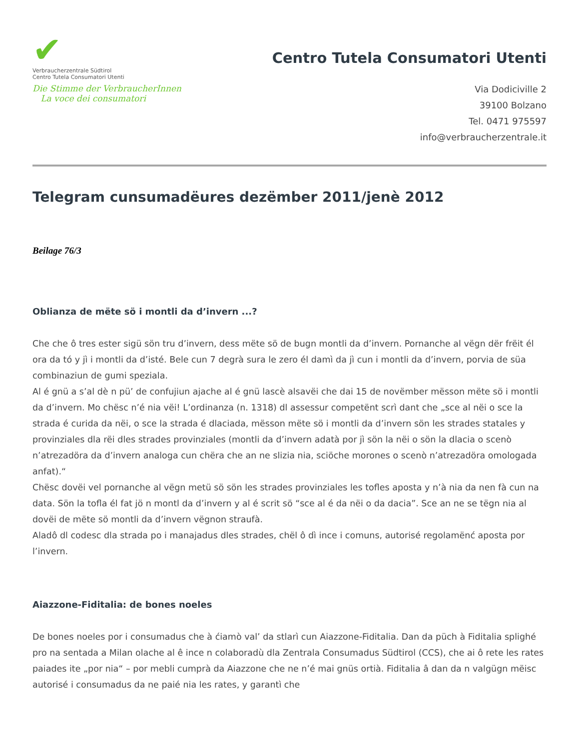✔
Verbraucherzentrale Südtirol
Centro Tutela Consumatori Utenti
Die Stimme der VerbraucherInnen
La voce dei consumatori
Centro Tutela Consumatori Utenti
Via Dodiciville 2
39100 Bolzano
Tel. 0471 975597
info@verbraucherzentrale.it
Telegram cunsumadëures dezëmber 2011/jenè 2012
Beilage 76/3
Oblianza de mëte sö i montli da d’invern ...?
Che che ô tres ester sigü sön tru d’invern, dess mëte sö de bugn montli da d’invern. Pornanche al vëgn dër frëit él ora da tó y jì i montli da d’isté. Bele cun 7 degrà sura le zero él damì da jì cun i montli da d’invern, porvia de süa combinaziun de gumi speziala.
Al é gnü a s’al dè n pü’ de confujiun ajache al é gnü lascè alsavëi che dai 15 de novëmber mësson mëte sö i montli da d’invern. Mo chësc n’é nia vëi! L’ordinanza (n. 1318) dl assessur competënt scrì dant che „sce al nëi o sce la strada é curida da nëi, o sce la strada é dlaciada, mësson mëte sö i montli da d’invern sön les strades statales y provinziales dla rëi dles strades provinziales (montli da d’invern adatà por jì sön la nëi o sön la dlacia o scenò n’atrezadöra da d’invern analoga cun chëra che an ne slizia nia, sciöche morones o scenò n’atrezadöra omologada anfat).“
Chësc dovëi vel pornanche al vëgn metü sö sön les strades provinziales les tofles aposta y n’à nia da nen fà cun na data. Sön la tofla él fat jö n montl da d’invern y al é scrit sö “sce al é da nëi o da dacia”. Sce an ne se tëgn nia al dovëi de mëte sö montli da d’invern vëgnon straufà.
Aladô dl codesc dla strada po i manajadus dles strades, chël ô dì ince i comuns, autorisé regolamënć aposta por l’invern.
Aiazzone-Fiditalia: de bones noeles
De bones noeles por i consumadus che à ćiamò val’ da stlarì cun Aiazzone-Fiditalia. Dan da püch à Fiditalia splighé pro na sentada a Milan olache al ê ince n colaboradù dla Zentrala Consumadus Südtirol (CCS), che ai ô rete les rates paiades ite „por nia“ – por mebli cumprà da Aiazzone che ne n’é mai gnüs ortià. Fiditalia â dan da n valgügn mëisc autorisé i consumadus da ne paié nia les rates, y garantì che